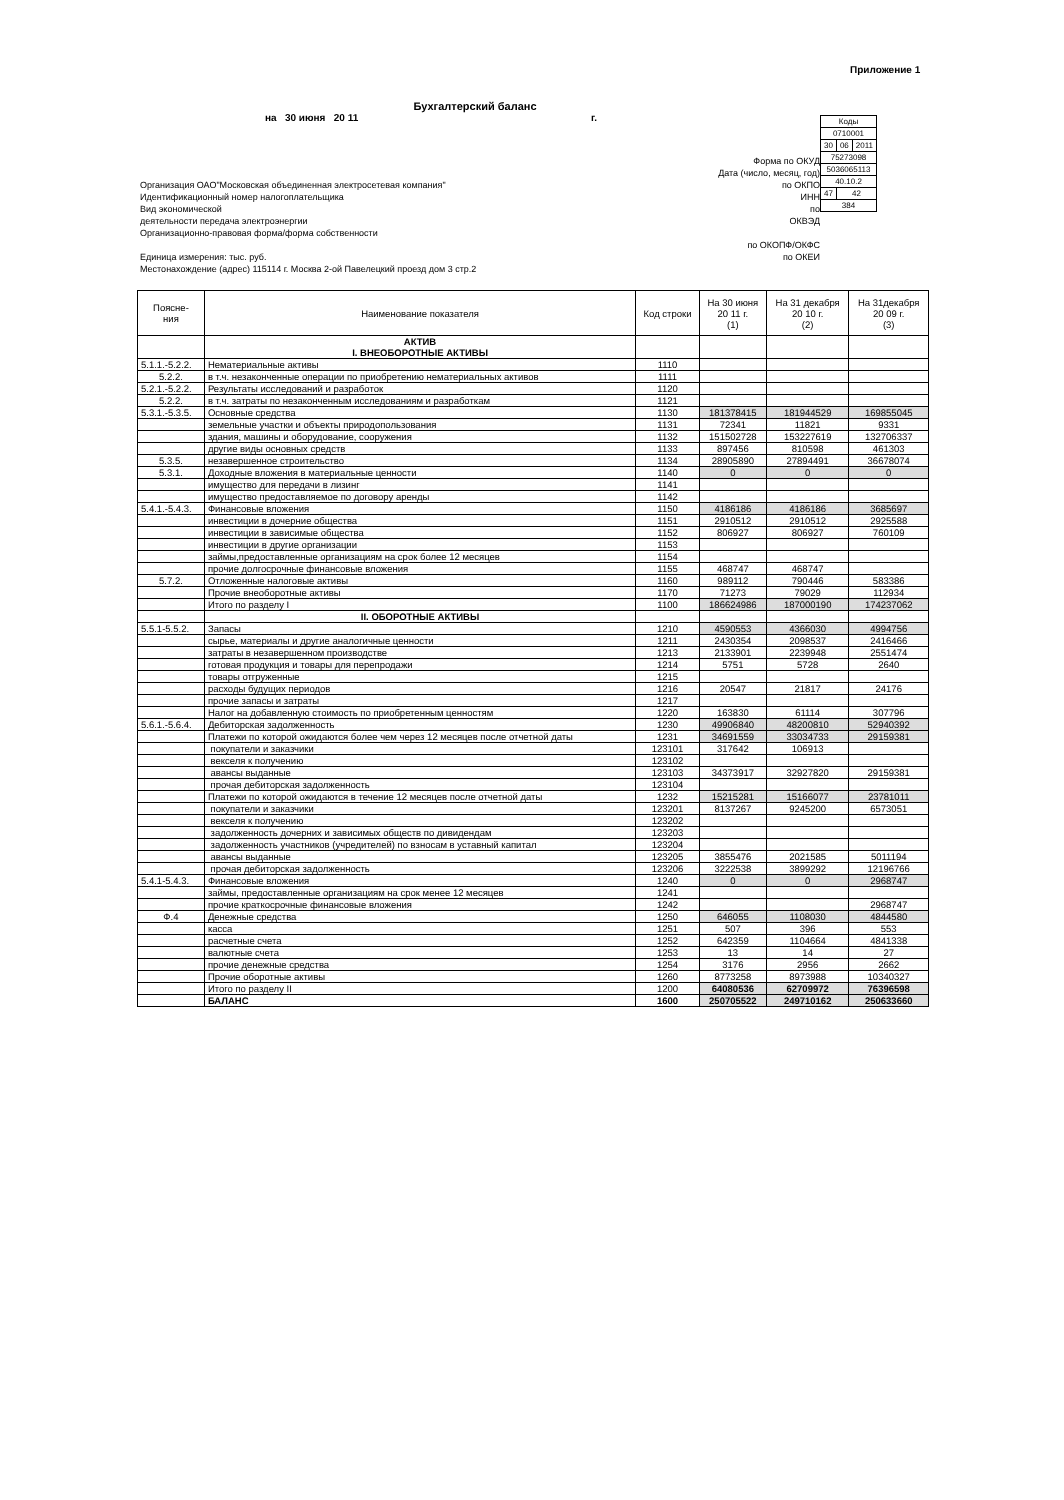Приложение 1
Бухгалтерский баланс
на 30 июня 20 11 г.
| Коды | | |
| 0710001 | | |
| 30 | 06 | 2011 |
| 75273098 | | |
| 5036065113 | | |
| 40.10.2 | | |
| 47 | 42 | |
| 384 | | |
Форма по ОКУД
Дата (число, месяц, год)
Организация ОАО"Московская объединенная электросетевая компания" по ОКПО
Идентификационный номер налогоплательщика ИНН
Вид экономической по
деятельности передача электроэнергии ОКВЭД
Организационно-правовая форма/форма собственности
по ОКОПФ/ОКФС
Единица измерения: тыс. руб. по ОКЕИ
Местонахождение (адрес) 115114 г. Москва 2-ой Павелецкий проезд дом 3 стр.2
| Поясне- ния | Наименование показателя | Код строки | На 30 июня 20 11 г. (1) | На 31 декабря 20 10 г. (2) | На 31декабря 20 09 г. (3) |
| --- | --- | --- | --- | --- | --- |
| | АКТИВ I. ВНЕОБОРОТНЫЕ АКТИВЫ | | | | |
| 5.1.1.-5.2.2. | Нематериальные активы | 1110 | | | |
| 5.2.2. | в т.ч. незаконченные операции по приобретению нематериальных активов | 1111 | | | |
| 5.2.1.-5.2.2. | Результаты исследований и разработок | 1120 | | | |
| 5.2.2. | в т.ч. затраты по незаконченным исследованиям и разработкам | 1121 | | | |
| 5.3.1.-5.3.5. | Основные средства | 1130 | 181378415 | 181944529 | 169855045 |
| | земельные участки и объекты природопользования | 1131 | 72341 | 11821 | 9331 |
| | здания, машины и оборудование, сооружения | 1132 | 151502728 | 153227619 | 132706337 |
| | другие виды основных средств | 1133 | 897456 | 810598 | 461303 |
| 5.3.5. | незавершенное строительство | 1134 | 28905890 | 27894491 | 36678074 |
| 5.3.1. | Доходные вложения в материальные ценности | 1140 | 0 | 0 | 0 |
| | имущество для передачи в лизинг | 1141 | | | |
| | имущество предоставляемое по договору аренды | 1142 | | | |
| 5.4.1.-5.4.3. | Финансовые вложения | 1150 | 4186186 | 4186186 | 3685697 |
| | инвестиции в дочерние общества | 1151 | 2910512 | 2910512 | 2925588 |
| | инвестиции в зависимые общества | 1152 | 806927 | 806927 | 760109 |
| | инвестиции в другие организации | 1153 | | | |
| | займы,предоставленные организациям на срок более 12 месяцев | 1154 | | | |
| | прочие долгосрочные финансовые вложения | 1155 | 468747 | 468747 | |
| 5.7.2. | Отложенные налоговые активы | 1160 | 989112 | 790446 | 583386 |
| | Прочие внеоборотные активы | 1170 | 71273 | 79029 | 112934 |
| | Итого по разделу I | 1100 | 186624986 | 187000190 | 174237062 |
| | II. ОБОРОТНЫЕ АКТИВЫ | | | | |
| 5.5.1-5.5.2. | Запасы | 1210 | 4590553 | 4366030 | 4994756 |
| | сырье, материалы и другие аналогичные ценности | 1211 | 2430354 | 2098537 | 2416466 |
| | затраты в незавершенном производстве | 1213 | 2133901 | 2239948 | 2551474 |
| | готовая продукция и товары для перепродажи | 1214 | 5751 | 5728 | 2640 |
| | товары отгруженные | 1215 | | | |
| | расходы будущих периодов | 1216 | 20547 | 21817 | 24176 |
| | прочие запасы и затраты | 1217 | | | |
| | Налог на добавленную стоимость по приобретенным ценностям | 1220 | 163830 | 61114 | 307796 |
| 5.6.1.-5.6.4. | Дебиторская задолженность | 1230 | 49906840 | 48200810 | 52940392 |
| | Платежи по которой ожидаются более чем через 12 месяцев после отчетной даты | 1231 | 34691559 | 33034733 | 29159381 |
| | покупатели и заказчики | 123101 | 317642 | 106913 | |
| | векселя к получению | 123102 | | | |
| | авансы выданные | 123103 | 34373917 | 32927820 | 29159381 |
| | прочая дебиторская задолженность | 123104 | | | |
| | Платежи по которой ожидаются в течение 12 месяцев после отчетной даты | 1232 | 15215281 | 15166077 | 23781011 |
| | покупатели и заказчики | 123201 | 8137267 | 9245200 | 6573051 |
| | векселя к получению | 123202 | | | |
| | задолженность дочерних и зависимых обществ по дивидендам | 123203 | | | |
| | задолженность участников (учредителей) по взносам в уставный капитал | 123204 | | | |
| | авансы выданные | 123205 | 3855476 | 2021585 | 5011194 |
| | прочая дебиторская задолженность | 123206 | 3222538 | 3899292 | 12196766 |
| 5.4.1-5.4.3. | Финансовые вложения | 1240 | 0 | 0 | 2968747 |
| | займы, предоставленные организациям на срок менее 12 месяцев | 1241 | | | |
| | прочие краткосрочные финансовые вложения | 1242 | | | 2968747 |
| Ф.4 | Денежные средства | 1250 | 646055 | 1108030 | 4844580 |
| | касса | 1251 | 507 | 396 | 553 |
| | расчетные счета | 1252 | 642359 | 1104664 | 4841338 |
| | валютные счета | 1253 | 13 | 14 | 27 |
| | прочие денежные средства | 1254 | 3176 | 2956 | 2662 |
| | Прочие оборотные активы | 1260 | 8773258 | 8973988 | 10340327 |
| | Итого по разделу II | 1200 | 64080536 | 62709972 | 76396598 |
| | БАЛАНС | 1600 | 250705522 | 249710162 | 250633660 |